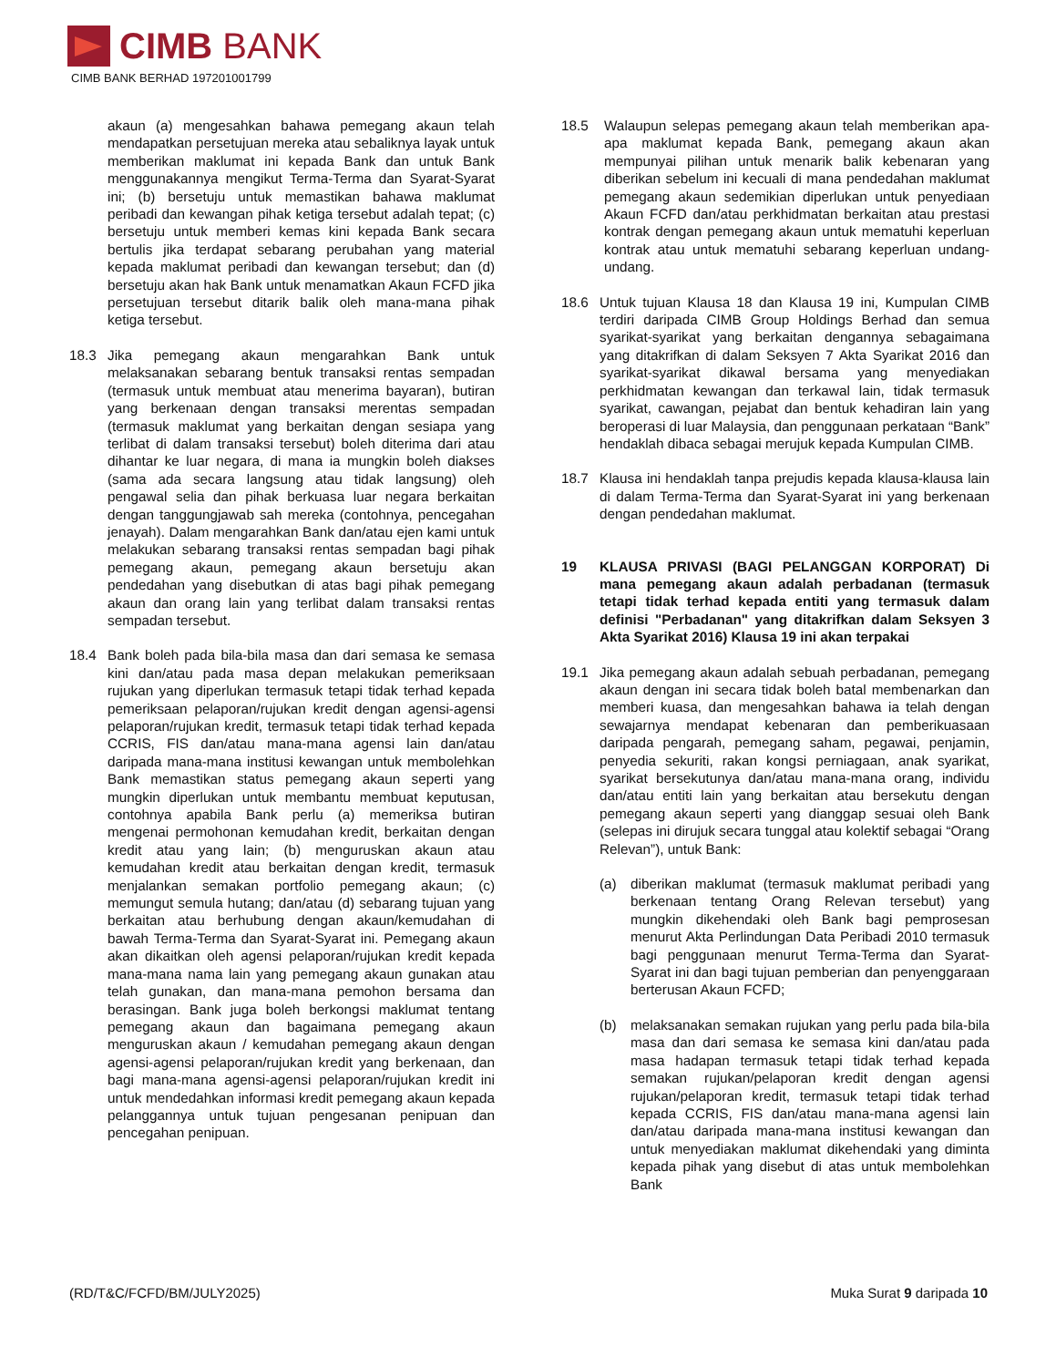CIMB BANK
CIMB BANK BERHAD 197201001799
akaun (a) mengesahkan bahawa pemegang akaun telah mendapatkan persetujuan mereka atau sebaliknya layak untuk memberikan maklumat ini kepada Bank dan untuk Bank menggunakannya mengikut Terma-Terma dan Syarat-Syarat ini; (b) bersetuju untuk memastikan bahawa maklumat peribadi dan kewangan pihak ketiga tersebut adalah tepat; (c) bersetuju untuk memberi kemas kini kepada Bank secara bertulis jika terdapat sebarang perubahan yang material kepada maklumat peribadi dan kewangan tersebut; dan (d) bersetuju akan hak Bank untuk menamatkan Akaun FCFD jika persetujuan tersebut ditarik balik oleh mana-mana pihak ketiga tersebut.
18.3 Jika pemegang akaun mengarahkan Bank untuk melaksanakan sebarang bentuk transaksi rentas sempadan (termasuk untuk membuat atau menerima bayaran), butiran yang berkenaan dengan transaksi merentas sempadan (termasuk maklumat yang berkaitan dengan sesiapa yang terlibat di dalam transaksi tersebut) boleh diterima dari atau dihantar ke luar negara, di mana ia mungkin boleh diakses (sama ada secara langsung atau tidak langsung) oleh pengawal selia dan pihak berkuasa luar negara berkaitan dengan tanggungjawab sah mereka (contohnya, pencegahan jenayah). Dalam mengarahkan Bank dan/atau ejen kami untuk melakukan sebarang transaksi rentas sempadan bagi pihak pemegang akaun, pemegang akaun bersetuju akan pendedahan yang disebutkan di atas bagi pihak pemegang akaun dan orang lain yang terlibat dalam transaksi rentas sempadan tersebut.
18.4 Bank boleh pada bila-bila masa dan dari semasa ke semasa kini dan/atau pada masa depan melakukan pemeriksaan rujukan yang diperlukan termasuk tetapi tidak terhad kepada pemeriksaan pelaporan/rujukan kredit dengan agensi-agensi pelaporan/rujukan kredit, termasuk tetapi tidak terhad kepada CCRIS, FIS dan/atau mana-mana agensi lain dan/atau daripada mana-mana institusi kewangan untuk membolehkan Bank memastikan status pemegang akaun seperti yang mungkin diperlukan untuk membantu membuat keputusan, contohnya apabila Bank perlu (a) memeriksa butiran mengenai permohonan kemudahan kredit, berkaitan dengan kredit atau yang lain; (b) menguruskan akaun atau kemudahan kredit atau berkaitan dengan kredit, termasuk menjalankan semakan portfolio pemegang akaun; (c) memungut semula hutang; dan/atau (d) sebarang tujuan yang berkaitan atau berhubung dengan akaun/kemudahan di bawah Terma-Terma dan Syarat-Syarat ini. Pemegang akaun akan dikaitkan oleh agensi pelaporan/rujukan kredit kepada mana-mana nama lain yang pemegang akaun gunakan atau telah gunakan, dan mana-mana pemohon bersama dan berasingan. Bank juga boleh berkongsi maklumat tentang pemegang akaun dan bagaimana pemegang akaun menguruskan akaun / kemudahan pemegang akaun dengan agensi-agensi pelaporan/rujukan kredit yang berkenaan, dan bagi mana-mana agensi-agensi pelaporan/rujukan kredit ini untuk mendedahkan informasi kredit pemegang akaun kepada pelanggannya untuk tujuan pengesanan penipuan dan pencegahan penipuan.
18.5 Walaupun selepas pemegang akaun telah memberikan apa-apa maklumat kepada Bank, pemegang akaun akan mempunyai pilihan untuk menarik balik kebenaran yang diberikan sebelum ini kecuali di mana pendedahan maklumat pemegang akaun sedemikian diperlukan untuk penyediaan Akaun FCFD dan/atau perkhidmatan berkaitan atau prestasi kontrak dengan pemegang akaun untuk mematuhi keperluan kontrak atau untuk mematuhi sebarang keperluan undang-undang.
18.6 Untuk tujuan Klausa 18 dan Klausa 19 ini, Kumpulan CIMB terdiri daripada CIMB Group Holdings Berhad dan semua syarikat-syarikat yang berkaitan dengannya sebagaimana yang ditakrifkan di dalam Seksyen 7 Akta Syarikat 2016 dan syarikat-syarikat dikawal bersama yang menyediakan perkhidmatan kewangan dan terkawal lain, tidak termasuk syarikat, cawangan, pejabat dan bentuk kehadiran lain yang beroperasi di luar Malaysia, dan penggunaan perkataan “Bank” hendaklah dibaca sebagai merujuk kepada Kumpulan CIMB.
18.7 Klausa ini hendaklah tanpa prejudis kepada klausa-klausa lain di dalam Terma-Terma dan Syarat-Syarat ini yang berkenaan dengan pendedahan maklumat.
19 KLAUSA PRIVASI (BAGI PELANGGAN KORPORAT) Di mana pemegang akaun adalah perbadanan (termasuk tetapi tidak terhad kepada entiti yang termasuk dalam definisi "Perbadanan" yang ditakrifkan dalam Seksyen 3 Akta Syarikat 2016) Klausa 19 ini akan terpakai
19.1 Jika pemegang akaun adalah sebuah perbadanan, pemegang akaun dengan ini secara tidak boleh batal membenarkan dan memberi kuasa, dan mengesahkan bahawa ia telah dengan sewajarnya mendapat kebenaran dan pemberikuasaan daripada pengarah, pemegang saham, pegawai, penjamin, penyedia sekuriti, rakan kongsi perniagaan, anak syarikat, syarikat bersekutunya dan/atau mana-mana orang, individu dan/atau entiti lain yang berkaitan atau bersekutu dengan pemegang akaun seperti yang dianggap sesuai oleh Bank (selepas ini dirujuk secara tunggal atau kolektif sebagai “Orang Relevan”), untuk Bank:
(a) diberikan maklumat (termasuk maklumat peribadi yang berkenaan tentang Orang Relevan tersebut) yang mungkin dikehendaki oleh Bank bagi pemprosesan menurut Akta Perlindungan Data Peribadi 2010 termasuk bagi penggunaan menurut Terma-Terma dan Syarat-Syarat ini dan bagi tujuan pemberian dan penyenggaraan berterusan Akaun FCFD;
(b) melaksanakan semakan rujukan yang perlu pada bila-bila masa dan dari semasa ke semasa kini dan/atau pada masa hadapan termasuk tetapi tidak terhad kepada semakan rujukan/pelaporan kredit dengan agensi rujukan/pelaporan kredit, termasuk tetapi tidak terhad kepada CCRIS, FIS dan/atau mana-mana agensi lain dan/atau daripada mana-mana institusi kewangan dan untuk menyediakan maklumat dikehendaki yang diminta kepada pihak yang disebut di atas untuk membolehkan Bank
(RD/T&C/FCFD/BM/JULY2025) Muka Surat 9 daripada 10